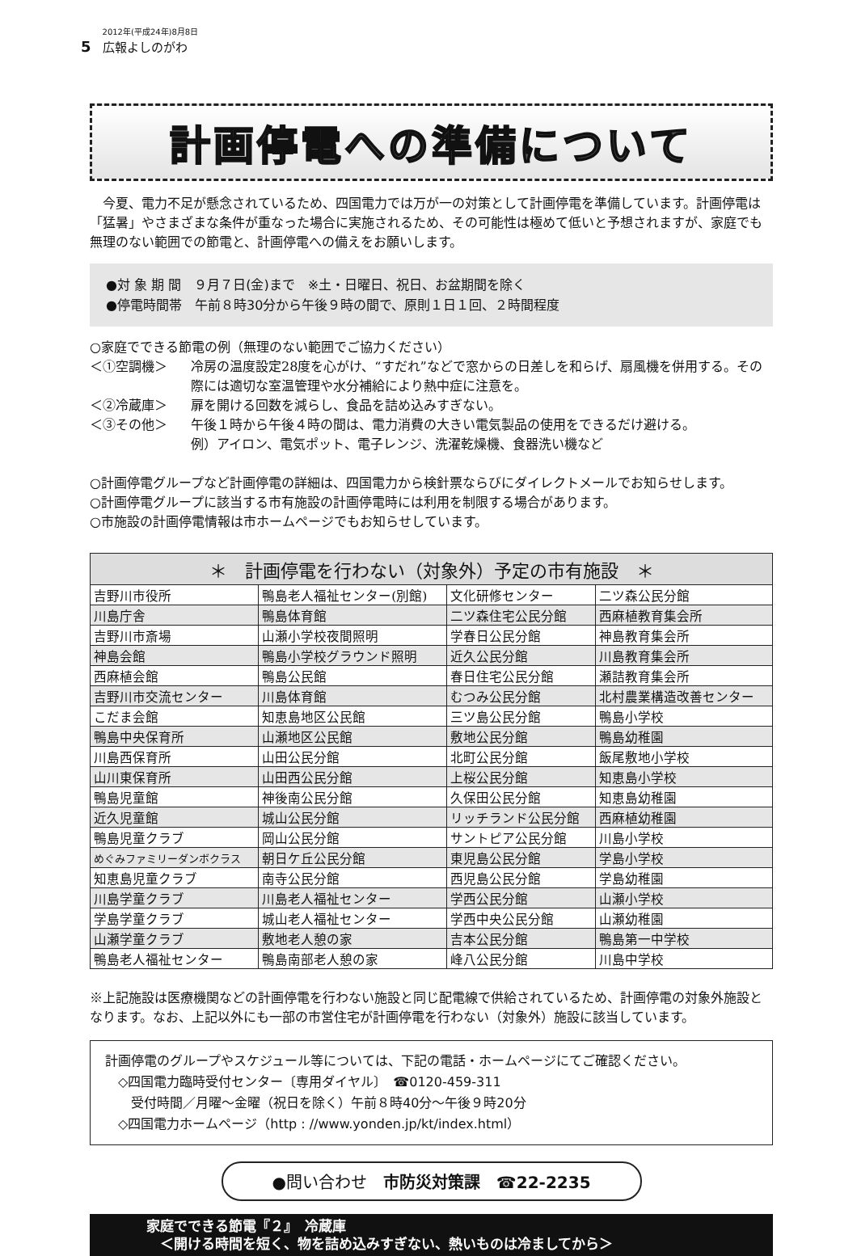5 2012年(平成24年)8月8日
広報よしのがわ
計画停電への準備について
今夏、電力不足が懸念されているため、四国電力では万が一の対策として計画停電を準備しています。計画停電は「猛暑」やさまざまな条件が重なった場合に実施されるため、その可能性は極めて低いと予想されますが、家庭でも無理のない範囲での節電と、計画停電への備えをお願いします。
●対 象 期 間　９月７日(金)まで　※土・日曜日、祝日、お盆期間を除く
●停電時間帯　午前８時30分から午後９時の間で、原則１日１回、２時間程度
○家庭でできる節電の例（無理のない範囲でご協力ください）
＜①空調機＞ 冷房の温度設定28度を心がけ、“すだれ”などで窓からの日差しを和らげ、扇風機を併用する。その際には適切な室温管理や水分補給により熱中症に注意を。
＜②冷蔵庫＞ 扉を開ける回数を減らし、食品を詰め込みすぎない。
＜③その他＞ 午後１時から午後４時の間は、電力消費の大きい電気製品の使用をできるだけ避ける。
例）アイロン、電気ポット、電子レンジ、洗濯乾燥機、食器洗い機など
○計画停電グループなど計画停電の詳細は、四国電力から検針票ならびにダイレクトメールでお知らせします。
○計画停電グループに該当する市有施設の計画停電時には利用を制限する場合があります。
○市施設の計画停電情報は市ホームページでもお知らせしています。
| ＊ 計画停電を行わない（対象外）予定の市有施設 ＊ | | | |
| --- | --- | --- | --- |
| 吉野川市役所 | 鴨島老人福祉センター(別館) | 文化研修センター | 二ツ森公民分館 |
| 川島庁舎 | 鴨島体育館 | 二ツ森住宅公民分館 | 西麻植教育集会所 |
| 吉野川市斎場 | 山瀬小学校夜間照明 | 学春日公民分館 | 神島教育集会所 |
| 神島会館 | 鴨島小学校グラウンド照明 | 近久公民分館 | 川島教育集会所 |
| 西麻植会館 | 鴨島公民館 | 春日住宅公民分館 | 瀬詰教育集会所 |
| 吉野川市交流センター | 川島体育館 | むつみ公民分館 | 北村農業構造改善センター |
| こだま会館 | 知恵島地区公民館 | 三ツ島公民分館 | 鴨島小学校 |
| 鴨島中央保育所 | 山瀬地区公民館 | 敷地公民分館 | 鴨島幼稚園 |
| 川島西保育所 | 山田公民分館 | 北町公民分館 | 飯尾敷地小学校 |
| 山川東保育所 | 山田西公民分館 | 上桜公民分館 | 知恵島小学校 |
| 鴨島児童館 | 神後南公民分館 | 久保田公民分館 | 知恵島幼稚園 |
| 近久児童館 | 城山公民分館 | リッチランド公民分館 | 西麻植幼稚園 |
| 鴨島児童クラブ | 岡山公民分館 | サントピア公民分館 | 川島小学校 |
| めぐみファミリーダンボクラス | 朝日ケ丘公民分館 | 東児島公民分館 | 学島小学校 |
| 知恵島児童クラブ | 南寺公民分館 | 西児島公民分館 | 学島幼稚園 |
| 川島学童クラブ | 川島老人福祉センター | 学西公民分館 | 山瀬小学校 |
| 学島学童クラブ | 城山老人福祉センター | 学西中央公民分館 | 山瀬幼稚園 |
| 山瀬学童クラブ | 敷地老人憩の家 | 吉本公民分館 | 鴨島第一中学校 |
| 鴨島老人福祉センター | 鴨島南部老人憩の家 | 峰八公民分館 | 川島中学校 |
※上記施設は医療機関などの計画停電を行わない施設と同じ配電線で供給されているため、計画停電の対象外施設となります。なお、上記以外にも一部の市営住宅が計画停電を行わない（対象外）施設に該当しています。
計画停電のグループやスケジュール等については、下記の電話・ホームページにてご確認ください。
　◇四国電力臨時受付センター〔専用ダイヤル〕　☎0120-459-311
　　受付時間／月曜～金曜（祝日を除く）午前８時40分～午後９時20分
　◇四国電力ホームページ（http : //www.yonden.jp/kt/index.html）
●問い合わせ　市防災対策課　☎22-2235
家庭でできる節電『２』　冷蔵庫
　＜開ける時間を短く、物を詰め込みすぎない、熱いものは冷ましてから＞